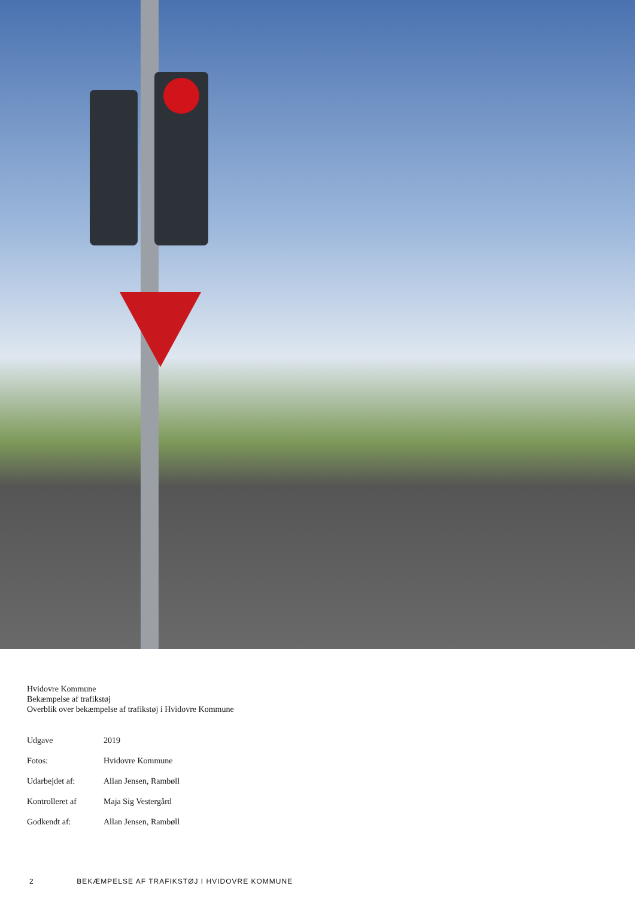Hvidovre Kommune
Bekæmpelse af trafikstøj
Overblik over bekæmpelse af trafikstøj i Hvidovre Kommune
| Udgave | 2019 |
| Fotos: | Hvidovre Kommune |
| Udarbejdet af: | Allan Jensen, Rambøll |
| Kontrolleret af | Maja Sig Vestergård |
| Godkendt af: | Allan Jensen, Rambøll |
2 BEKÆMPELSE AF TRAFIKSTØJ I HVIDOVRE KOMMUNE